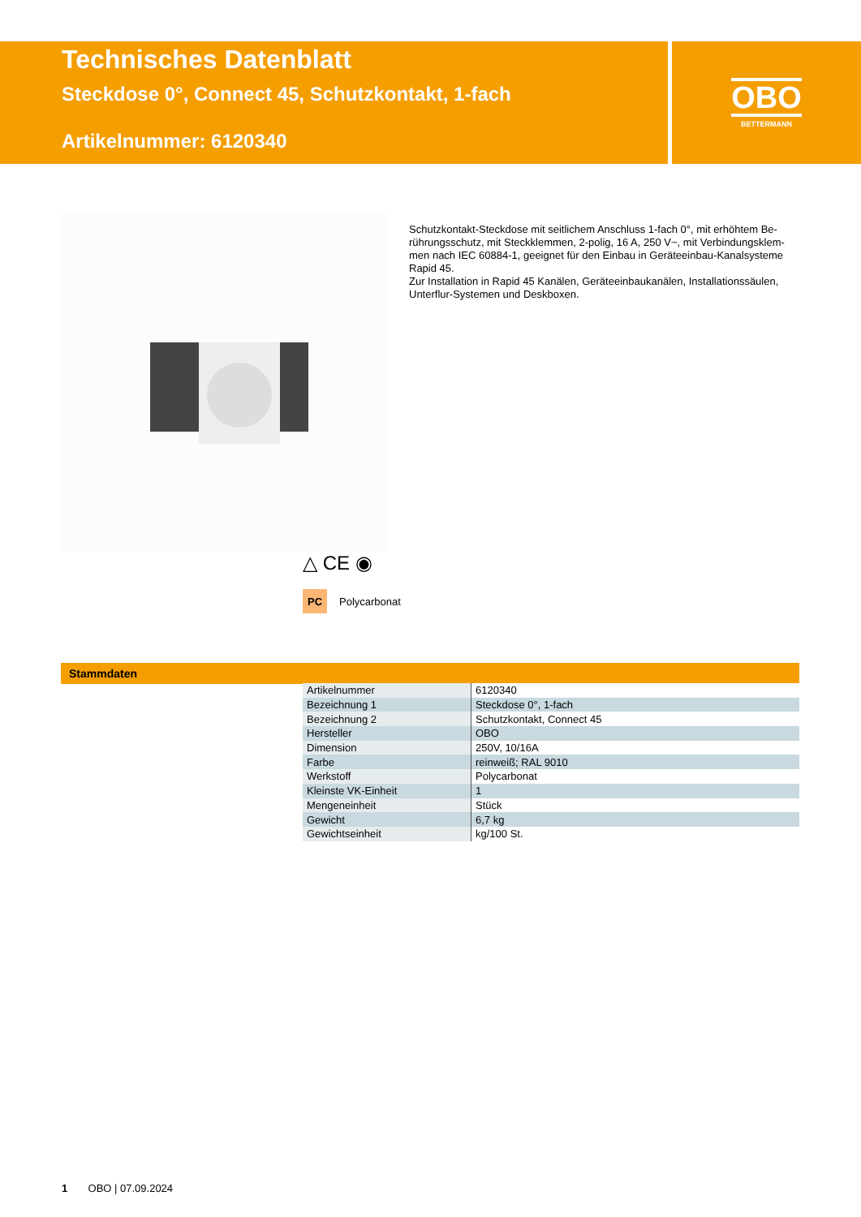Technisches Datenblatt
Steckdose 0°, Connect 45, Schutzkontakt, 1-fach
Artikelnummer: 6120340
OBO
BETTERMANN
Schutzkontakt-Steckdose mit seitlichem Anschluss 1-fach 0°, mit erhöhtem Be-rührungsschutz, mit Steckklemmen, 2-polig, 16 A, 250 V~, mit Verbindungsklem-men nach IEC 60884-1, geeignet für den Einbau in Geräteeinbau-Kanalsysteme Rapid 45.
Zur Installation in Rapid 45 Kanälen, Geräteeinbaukanälen, Installationssäulen, Unterflur-Systemen und Deskboxen.
△ CE ◉
PC Polycarbonat
Stammdaten
| Artikelnummer | 6120340 |
| Bezeichnung 1 | Steckdose 0°, 1-fach |
| Bezeichnung 2 | Schutzkontakt, Connect 45 |
| Hersteller | OBO |
| Dimension | 250V, 10/16A |
| Farbe | reinweiß; RAL 9010 |
| Werkstoff | Polycarbonat |
| Kleinste VK-Einheit | 1 |
| Mengeneinheit | Stück |
| Gewicht | 6,7 kg |
| Gewichtseinheit | kg/100 St. |
1 OBO | 07.09.2024